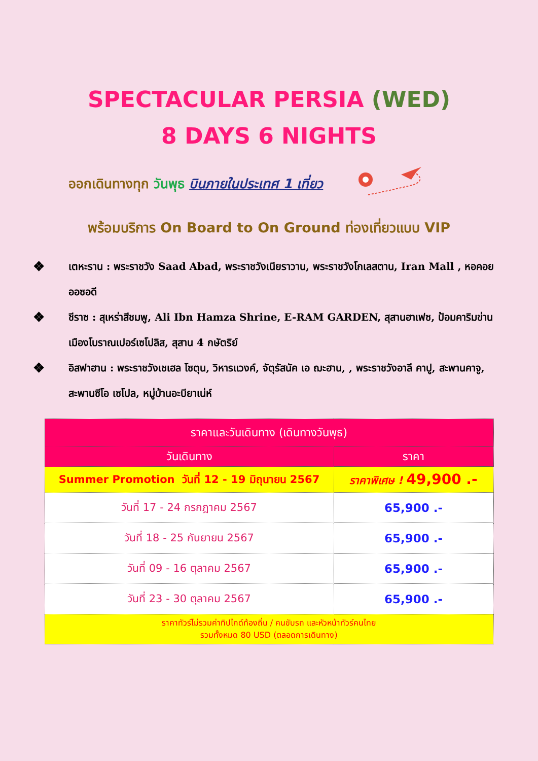SPECTACULAR PERSIA (WED)
8 DAYS 6 NIGHTS
ออกเดินทางทุก วันพุธ บินภายในประเทศ 1 เที่ยว
พร้อมบริการ On Board to On Ground ท่องเที่ยวแบบ VIP
❖ เตหะราน : พระราชวัง Saad Abad, พระราชวังเนียราวาน, พระราชวังโกเลสตาน, Iran Mall , หอคอยออซอดี
❖ ชีราซ : สุเหร่าสีชมพู, Ali Ibn Hamza Shrine, E-RAM GARDEN, สุสานฮาเฟซ, ป้อมคาริมข่าน เมืองโบราณเปอร์เซโปลิส, สุสาน 4 กษัตริย์
❖ อิสฟาฮาน : พระราชวังเชเฮล โซตุน, วิหารแวงค์, จัตุรัสนัค เอ ฌะฮาน, , พระราชวังอาลี คาปู, สะพานคาจู, สะพานซีโอ เซโปล, หมู่บ้านอะบียาเน่ห์
| ราคาและวันเดินทาง (เดินทางวันพุธ) | |
| --- | --- |
| วันเดินทาง | ราคา |
| Summer Promotion วันที่ 12 - 19 มิถุนายน 2567 | ราคาพิเศษ ! 49,900 .- |
| วันที่ 17 - 24 กรกฎาคม 2567 | 65,900 .- |
| วันที่ 18 - 25 กันยายน 2567 | 65,900 .- |
| วันที่ 09 - 16 ตุลาคม 2567 | 65,900 .- |
| วันที่ 23 - 30 ตุลาคม 2567 | 65,900 .- |
| ราคาทัวร์ไม่รวมค่าทิปไกด์ท้องถิ่น / คนขับรถ และหัวหน้าทัวร์คนไทย รวมทั้งหมด 80 USD (ตลอดการเดินทาง) | |